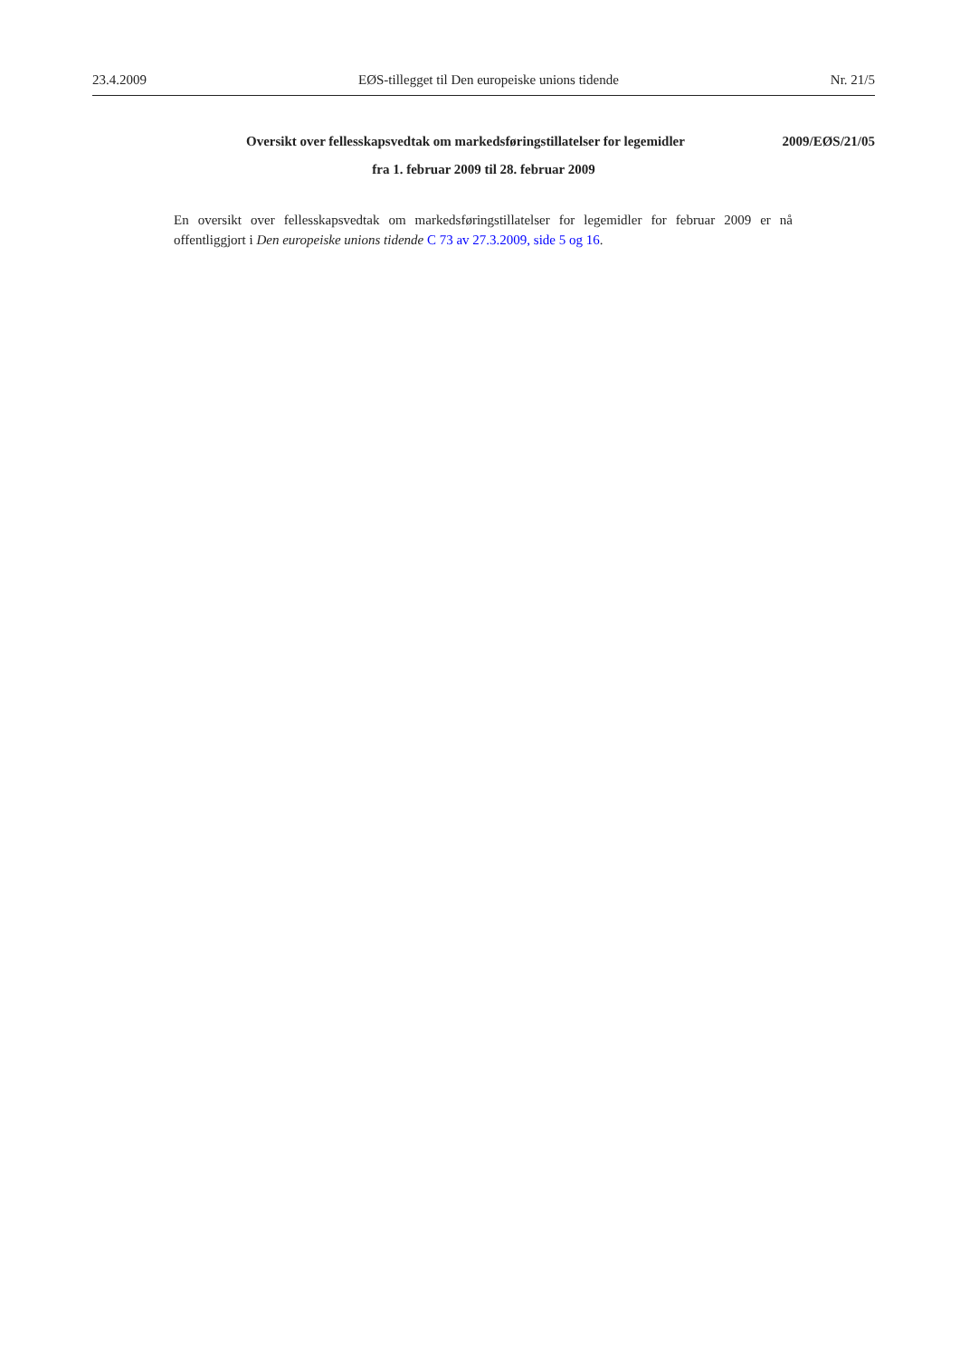23.4.2009 EØS-tillegget til Den europeiske unions tidende Nr. 21/5
Oversikt over fellesskapsvedtak om markedsføringstillatelser for legemidler 2009/EØS/21/05
fra 1. februar 2009 til 28. februar 2009
En oversikt over fellesskapsvedtak om markedsføringstillatelser for legemidler for februar 2009 er nå offentliggjort i Den europeiske unions tidende C 73 av 27.3.2009, side 5 og 16.